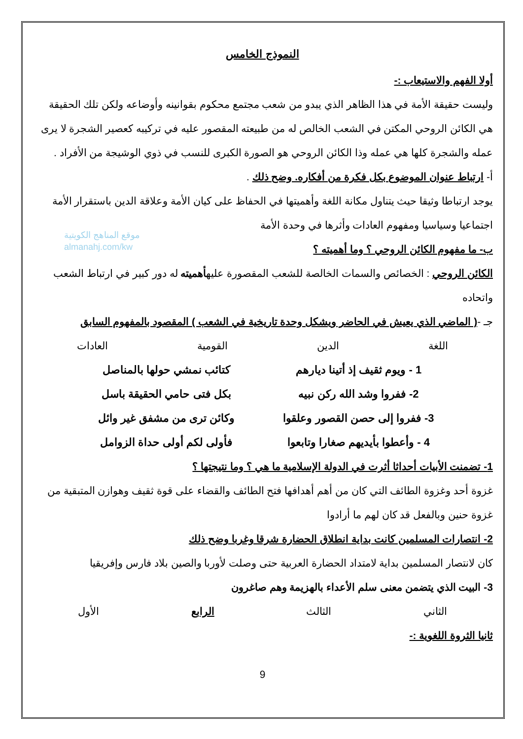النموذج الخامس
أولا الفهم والاستيعاب :-
وليست حقيقة الأمة في هذا الظاهر الذي يبدو من شعب مجتمع محكوم بقوانينه وأوضاعه ولكن تلك الحقيقة هي الكائن الروحي المكتن في الشعب الخالص له من طبيعته المقصور عليه في تركيبه كعصير الشجرة لا يرى عمله والشجرة كلها هي عمله وذا الكائن الروحي هو الصورة الكبرى للنسب في ذوي الوشيجة من الأفراد .
أ- ارتباط عنوان الموضوع بكل فكرة من أفكاره. وضح ذلك .
يوجد ارتباطا وثيقا حيث يتناول مكانة اللغة وأهميتها في الحفاظ على كيان الأمة وعلاقة الدين باستقرار الأمة اجتماعيا وسياسيا ومفهوم العادات وأثرها في وحدة الأمة
ب- ما مفهوم الكائن الروحي ؟ وما أهميته ؟
الكائن الروحي : الخصائص والسمات الخالصة للشعب المقصورة عليهأهميته له دور كبير في ارتباط الشعب واتحاده
جـ -( الماضي الذي يعيش في الحاضر ويشكل وحدة تاريخية في الشعب ) المقصود بالمفهوم السابق
اللغة الدين القومية العادات
1 - ويوم ثقيف إذ أتينا ديارهم كتائب نمشي حولها بالمناصل
2- ففروا وشد الله ركن نبيه بكل فتى حامي الحقيقة باسل
3- ففروا إلى حصن القصور وعلقوا وكائن ترى من مشفق غير وائل
4 - وأعطوا بأيديهم صغارا وتابعوا فأولى لكم أولى حداة الزوامل
1- تضمنت الأبيات أحداثا أثرت في الدولة الإسلامية ما هي ؟ وما نتيجتها ؟
غزوة أحد وغزوة الطائف التي كان من أهم أهدافها فتح الطائف والقضاء على قوة ثقيف وهوازن المتبقية من غزوة حنين وبالفعل قد كان لهم ما أرادوا
2- انتصارات المسلمين كانت بداية انطلاق الحضارة شرقا وغربا وضح ذلك
كان لانتصار المسلمين بداية لامتداد الحضارة العربية حتى وصلت لأوربا والصين بلاد فارس وإفريقيا
3- البيت الذي يتضمن معنى سلم الأعداء بالهزيمة وهم صاغرون
الثاني الثالث الرابع الأول
ثانيا الثروة اللغوية :-
9
موقع المناهج الكويتية
almanahj.com/kw